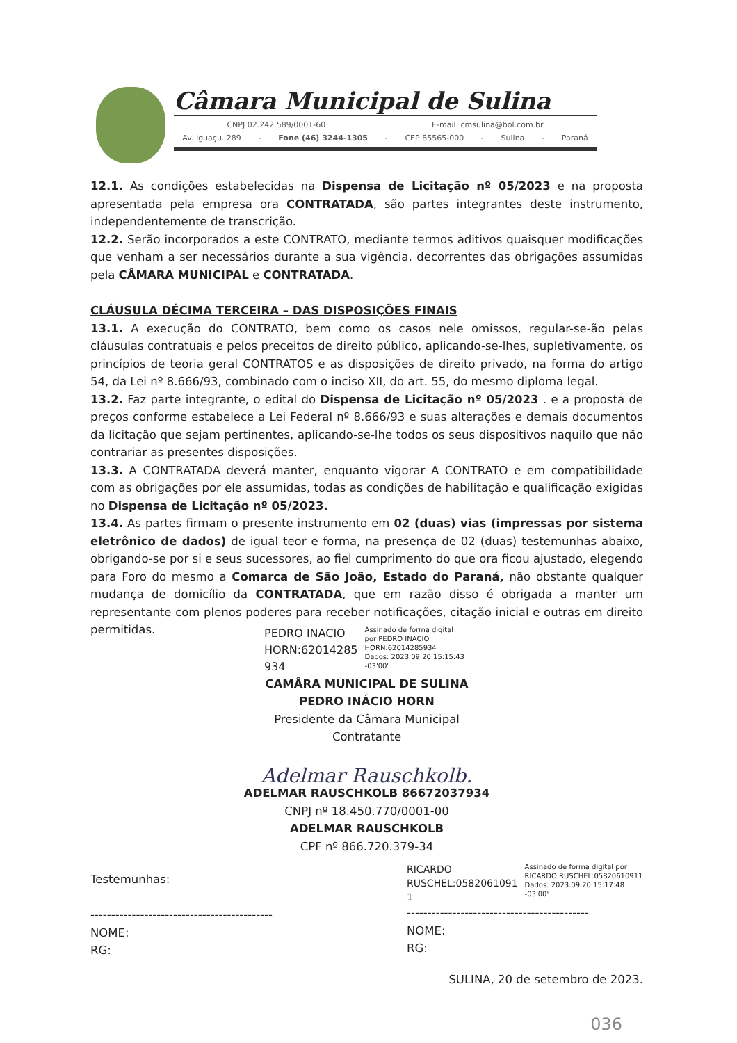Câmara Municipal de Sulina
CNPJ 02.242.589/0001-60 E-mail. cmsulina@bol.com.br
Av. Iguaçu. 289 - Fone (46) 3244-1305 - CEP 85565-000 - Sulina - Paraná
12.1. As condições estabelecidas na Dispensa de Licitação nº 05/2023 e na proposta apresentada pela empresa ora CONTRATADA, são partes integrantes deste instrumento, independentemente de transcrição.
12.2. Serão incorporados a este CONTRATO, mediante termos aditivos quaisquer modificações que venham a ser necessários durante a sua vigência, decorrentes das obrigações assumidas pela CÂMARA MUNICIPAL e CONTRATADA.
CLÁUSULA DÉCIMA TERCEIRA – DAS DISPOSIÇÕES FINAIS
13.1. A execução do CONTRATO, bem como os casos nele omissos, regular-se-ão pelas cláusulas contratuais e pelos preceitos de direito público, aplicando-se-lhes, supletivamente, os princípios de teoria geral CONTRATOS e as disposições de direito privado, na forma do artigo 54, da Lei nº 8.666/93, combinado com o inciso XII, do art. 55, do mesmo diploma legal.
13.2. Faz parte integrante, o edital do Dispensa de Licitação nº 05/2023 . e a proposta de preços conforme estabelece a Lei Federal nº 8.666/93 e suas alterações e demais documentos da licitação que sejam pertinentes, aplicando-se-lhe todos os seus dispositivos naquilo que não contrariar as presentes disposições.
13.3. A CONTRATADA deverá manter, enquanto vigorar A CONTRATO e em compatibilidade com as obrigações por ele assumidas, todas as condições de habilitação e qualificação exigidas no Dispensa de Licitação nº 05/2023.
13.4. As partes firmam o presente instrumento em 02 (duas) vias (impressas por sistema eletrônico de dados) de igual teor e forma, na presença de 02 (duas) testemunhas abaixo, obrigando-se por si e seus sucessores, ao fiel cumprimento do que ora ficou ajustado, elegendo para Foro do mesmo a Comarca de São João, Estado do Paraná, não obstante qualquer mudança de domicílio da CONTRATADA, que em razão disso é obrigada a manter um representante com plenos poderes para receber notificações, citação inicial e outras em direito permitidas.
PEDRO INACIO
HORN:62014285
934
Assinado de forma digital
por PEDRO INACIO
HORN:62014285934
Dados: 2023.09.20 15:15:43
-03'00'
CAMÂRA MUNICIPAL DE SULINA
PEDRO INÁCIO HORN
Presidente da Câmara Municipal
Contratante
Adelmar Rauschkolb.
ADELMAR RAUSCHKOLB 86672037934
CNPJ nº 18.450.770/0001-00
ADELMAR RAUSCHKOLB
CPF nº 866.720.379-34
Testemunhas:
--------------------------------------------
NOME:
RG:
RICARDO
RUSCHEL:0582061091
1
Assinado de forma digital por
RICARDO RUSCHEL:05820610911
Dados: 2023.09.20 15:17:48
-03'00'
--------------------------------------------
NOME:
RG:
SULINA, 20 de setembro de 2023.
036